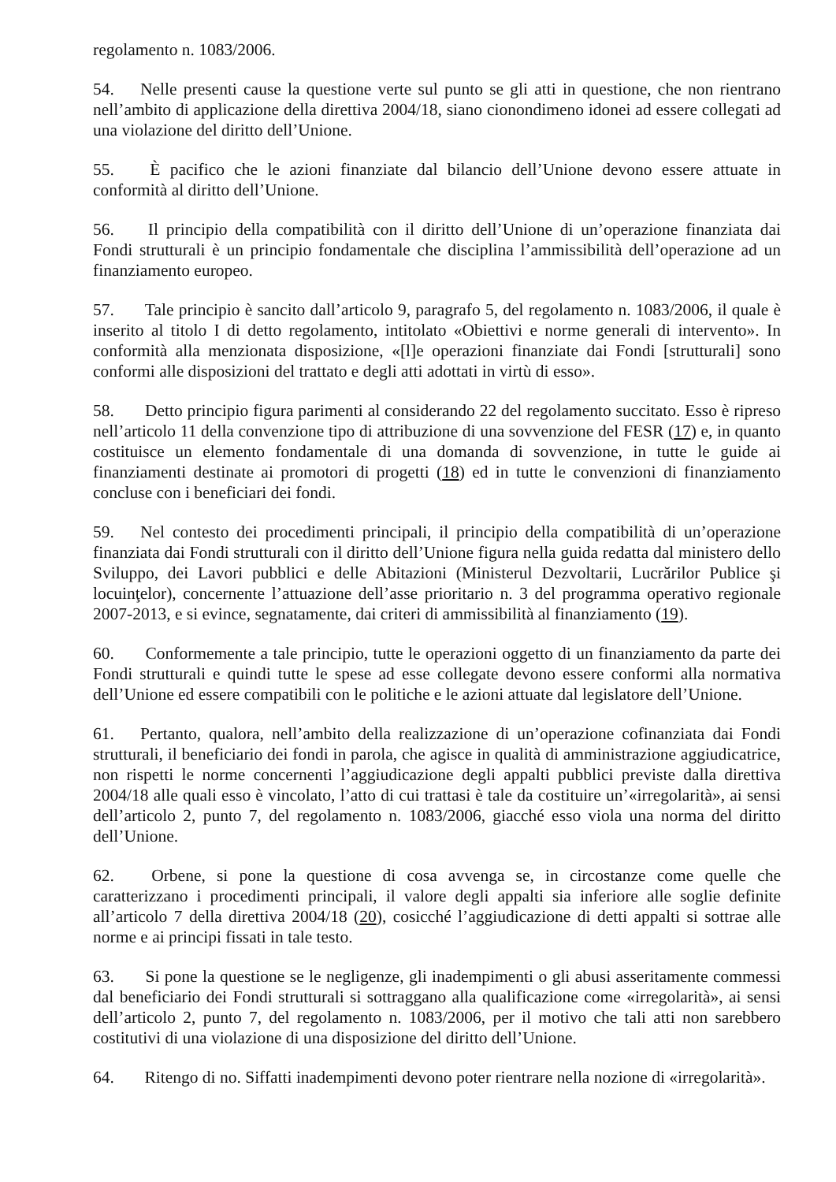regolamento n. 1083/2006.
54. Nelle presenti cause la questione verte sul punto se gli atti in questione, che non rientrano nell’ambito di applicazione della direttiva 2004/18, siano cionondimeno idonei ad essere collegati ad una violazione del diritto dell’Unione.
55. È pacifico che le azioni finanziate dal bilancio dell’Unione devono essere attuate in conformità al diritto dell’Unione.
56. Il principio della compatibilità con il diritto dell’Unione di un’operazione finanziata dai Fondi strutturali è un principio fondamentale che disciplina l’ammissibilità dell’operazione ad un finanziamento europeo.
57. Tale principio è sancito dall’articolo 9, paragrafo 5, del regolamento n. 1083/2006, il quale è inserito al titolo I di detto regolamento, intitolato «Obiettivi e norme generali di intervento». In conformità alla menzionata disposizione, «[l]e operazioni finanziate dai Fondi [strutturali] sono conformi alle disposizioni del trattato e degli atti adottati in virtù di esso».
58. Detto principio figura parimenti al considerando 22 del regolamento succitato. Esso è ripreso nell’articolo 11 della convenzione tipo di attribuzione di una sovvenzione del FESR (17) e, in quanto costituisce un elemento fondamentale di una domanda di sovvenzione, in tutte le guide ai finanziamenti destinate ai promotori di progetti (18) ed in tutte le convenzioni di finanziamento concluse con i beneficiari dei fondi.
59. Nel contesto dei procedimenti principali, il principio della compatibilità di un’operazione finanziata dai Fondi strutturali con il diritto dell’Unione figura nella guida redatta dal ministero dello Sviluppo, dei Lavori pubblici e delle Abitazioni (Ministerul Dezvoltarii, Lucrărilor Publice şi locuinţelor), concernente l’attuazione dell’asse prioritario n. 3 del programma operativo regionale 2007-2013, e si evince, segnatamente, dai criteri di ammissibilità al finanziamento (19).
60. Conformemente a tale principio, tutte le operazioni oggetto di un finanziamento da parte dei Fondi strutturali e quindi tutte le spese ad esse collegate devono essere conformi alla normativa dell’Unione ed essere compatibili con le politiche e le azioni attuate dal legislatore dell’Unione.
61. Pertanto, qualora, nell’ambito della realizzazione di un’operazione cofinanziata dai Fondi strutturali, il beneficiario dei fondi in parola, che agisce in qualità di amministrazione aggiudicatrice, non rispetti le norme concernenti l’aggiudicazione degli appalti pubblici previste dalla direttiva 2004/18 alle quali esso è vincolato, l’atto di cui trattasi è tale da costituire un’«irregolarità», ai sensi dell’articolo 2, punto 7, del regolamento n. 1083/2006, giacché esso viola una norma del diritto dell’Unione.
62. Orbene, si pone la questione di cosa avvenga se, in circostanze come quelle che caratterizzano i procedimenti principali, il valore degli appalti sia inferiore alle soglie definite all’articolo 7 della direttiva 2004/18 (20), cosicché l’aggiudicazione di detti appalti si sottrae alle norme e ai principi fissati in tale testo.
63. Si pone la questione se le negligenze, gli inadempimenti o gli abusi asseritamente commessi dal beneficiario dei Fondi strutturali si sottraggano alla qualificazione come «irregolarità», ai sensi dell’articolo 2, punto 7, del regolamento n. 1083/2006, per il motivo che tali atti non sarebbero costitutivi di una violazione di una disposizione del diritto dell’Unione.
64. Ritengo di no. Siffatti inadempimenti devono poter rientrare nella nozione di «irregolarità».